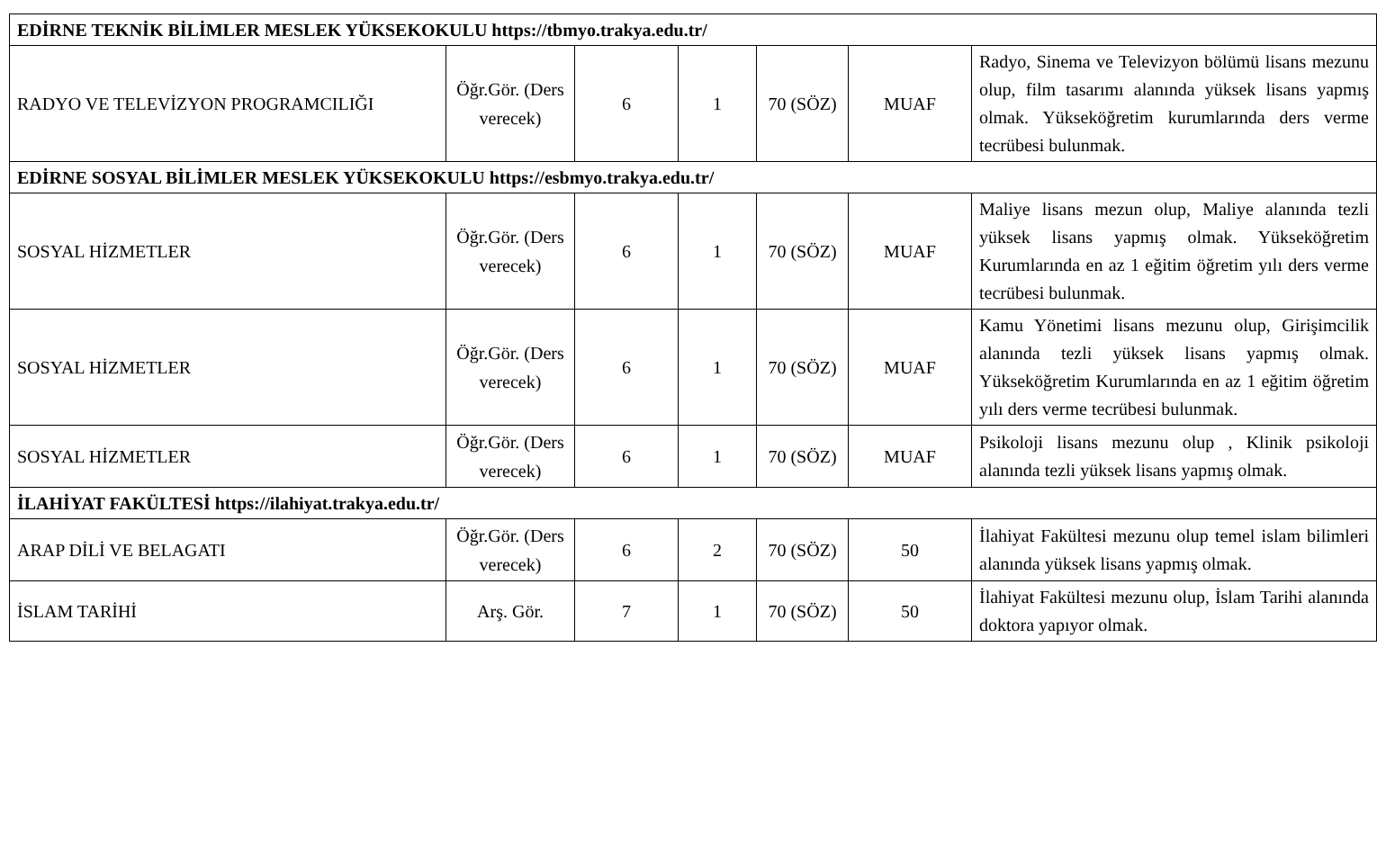| EDİRNE TEKNİK BİLİMLER MESLEK YÜKSEKOKULU https://tbmyo.trakya.edu.tr/ | | | | | | |
| RADYO VE TELEVİZYON PROGRAMCILIĞI | Öğr.Gör. (Ders verecek) | 6 | 1 | 70 (SÖZ) | MUAF | Radyo, Sinema ve Televizyon bölümü lisans mezunu olup, film tasarımı alanında yüksek lisans yapmış olmak. Yükseköğretim kurumlarında ders verme tecrübesi bulunmak. |
| EDİRNE SOSYAL BİLİMLER MESLEK YÜKSEKOKULU https://esbmyo.trakya.edu.tr/ | | | | | | |
| SOSYAL HİZMETLER | Öğr.Gör. (Ders verecek) | 6 | 1 | 70 (SÖZ) | MUAF | Maliye lisans mezun olup, Maliye alanında tezli yüksek lisans yapmış olmak. Yükseköğretim Kurumlarında en az 1 eğitim öğretim yılı ders verme tecrübesi bulunmak. |
| SOSYAL HİZMETLER | Öğr.Gör. (Ders verecek) | 6 | 1 | 70 (SÖZ) | MUAF | Kamu Yönetimi lisans mezunu olup, Girişimcilik alanında tezli yüksek lisans yapmış olmak. Yükseköğretim Kurumlarında en az 1 eğitim öğretim yılı ders verme tecrübesi bulunmak. |
| SOSYAL HİZMETLER | Öğr.Gör. (Ders verecek) | 6 | 1 | 70 (SÖZ) | MUAF | Psikoloji lisans mezunu olup , Klinik psikoloji alanında tezli yüksek lisans yapmış olmak. |
| İLAHİYAT FAKÜLTESİ https://ilahiyat.trakya.edu.tr/ | | | | | | |
| ARAP DİLİ VE BELAGATI | Öğr.Gör. (Ders verecek) | 6 | 2 | 70 (SÖZ) | 50 | İlahiyat Fakültesi mezunu olup temel islam bilimleri alanında yüksek lisans yapmış olmak. |
| İSLAM TARİHİ | Arş. Gör. | 7 | 1 | 70 (SÖZ) | 50 | İlahiyat Fakültesi mezunu olup, İslam Tarihi alanında doktora yapıyor olmak. |